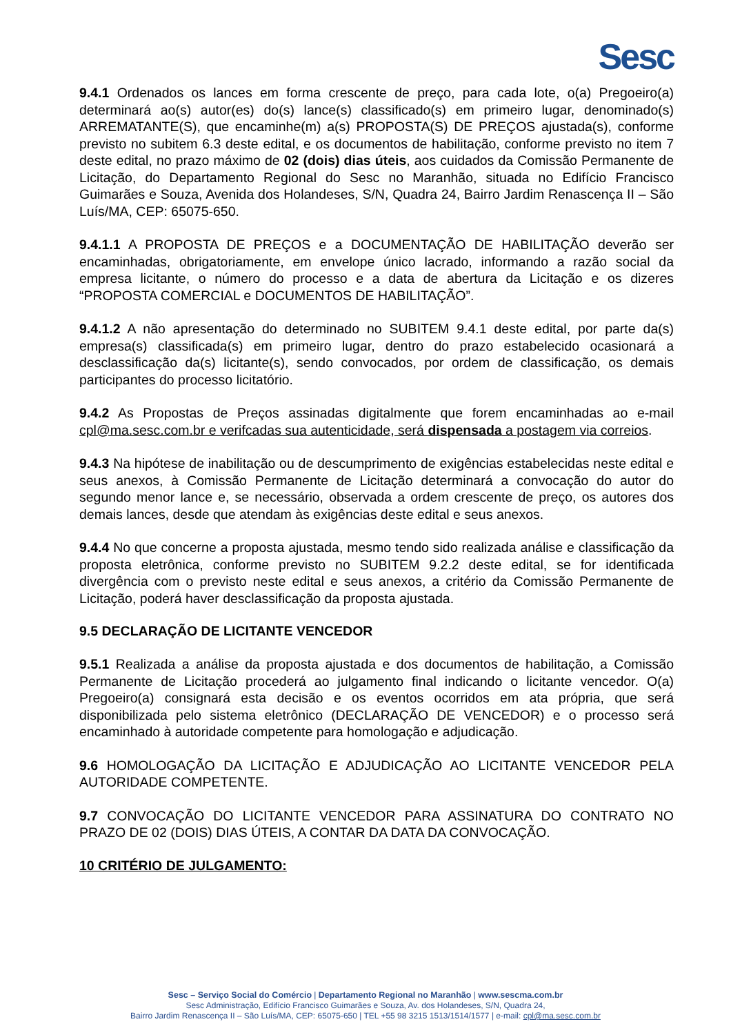Sesc
9.4.1 Ordenados os lances em forma crescente de preço, para cada lote, o(a) Pregoeiro(a) determinará ao(s) autor(es) do(s) lance(s) classificado(s) em primeiro lugar, denominado(s) ARREMATANTE(S), que encaminhe(m) a(s) PROPOSTA(S) DE PREÇOS ajustada(s), conforme previsto no subitem 6.3 deste edital, e os documentos de habilitação, conforme previsto no item 7 deste edital, no prazo máximo de 02 (dois) dias úteis, aos cuidados da Comissão Permanente de Licitação, do Departamento Regional do Sesc no Maranhão, situada no Edifício Francisco Guimarães e Souza, Avenida dos Holandeses, S/N, Quadra 24, Bairro Jardim Renascença II – São Luís/MA, CEP: 65075-650.
9.4.1.1 A PROPOSTA DE PREÇOS e a DOCUMENTAÇÃO DE HABILITAÇÃO deverão ser encaminhadas, obrigatoriamente, em envelope único lacrado, informando a razão social da empresa licitante, o número do processo e a data de abertura da Licitação e os dizeres “PROPOSTA COMERCIAL e DOCUMENTOS DE HABILITAÇÃO”.
9.4.1.2 A não apresentação do determinado no SUBITEM 9.4.1 deste edital, por parte da(s) empresa(s) classificada(s) em primeiro lugar, dentro do prazo estabelecido ocasionará a desclassificação da(s) licitante(s), sendo convocados, por ordem de classificação, os demais participantes do processo licitatório.
9.4.2 As Propostas de Preços assinadas digitalmente que forem encaminhadas ao e-mail cpl@ma.sesc.com.br e verifcadas sua autenticidade, será dispensada a postagem via correios.
9.4.3 Na hipótese de inabilitação ou de descumprimento de exigências estabelecidas neste edital e seus anexos, à Comissão Permanente de Licitação determinará a convocação do autor do segundo menor lance e, se necessário, observada a ordem crescente de preço, os autores dos demais lances, desde que atendam às exigências deste edital e seus anexos.
9.4.4 No que concerne a proposta ajustada, mesmo tendo sido realizada análise e classificação da proposta eletrônica, conforme previsto no SUBITEM 9.2.2 deste edital, se for identificada divergência com o previsto neste edital e seus anexos, a critério da Comissão Permanente de Licitação, poderá haver desclassificação da proposta ajustada.
9.5 DECLARAÇÃO DE LICITANTE VENCEDOR
9.5.1 Realizada a análise da proposta ajustada e dos documentos de habilitação, a Comissão Permanente de Licitação procederá ao julgamento final indicando o licitante vencedor. O(a) Pregoeiro(a) consignará esta decisão e os eventos ocorridos em ata própria, que será disponibilizada pelo sistema eletrônico (DECLARAÇÃO DE VENCEDOR) e o processo será encaminhado à autoridade competente para homologação e adjudicação.
9.6 HOMOLOGAÇÃO DA LICITAÇÃO E ADJUDICAÇÃO AO LICITANTE VENCEDOR PELA AUTORIDADE COMPETENTE.
9.7 CONVOCAÇÃO DO LICITANTE VENCEDOR PARA ASSINATURA DO CONTRATO NO PRAZO DE 02 (DOIS) DIAS ÚTEIS, A CONTAR DA DATA DA CONVOCAÇÃO.
10 CRITÉRIO DE JULGAMENTO:
Sesc – Serviço Social do Comércio | Departamento Regional no Maranhão | www.sescma.com.br
Sesc Administração, Edifício Francisco Guimarães e Souza, Av. dos Holandeses, S/N, Quadra 24,
Bairro Jardim Renascença II – São Luís/MA, CEP: 65075-650 | TEL +55 98 3215 1513/1514/1577 | e-mail: cpl@ma.sesc.com.br